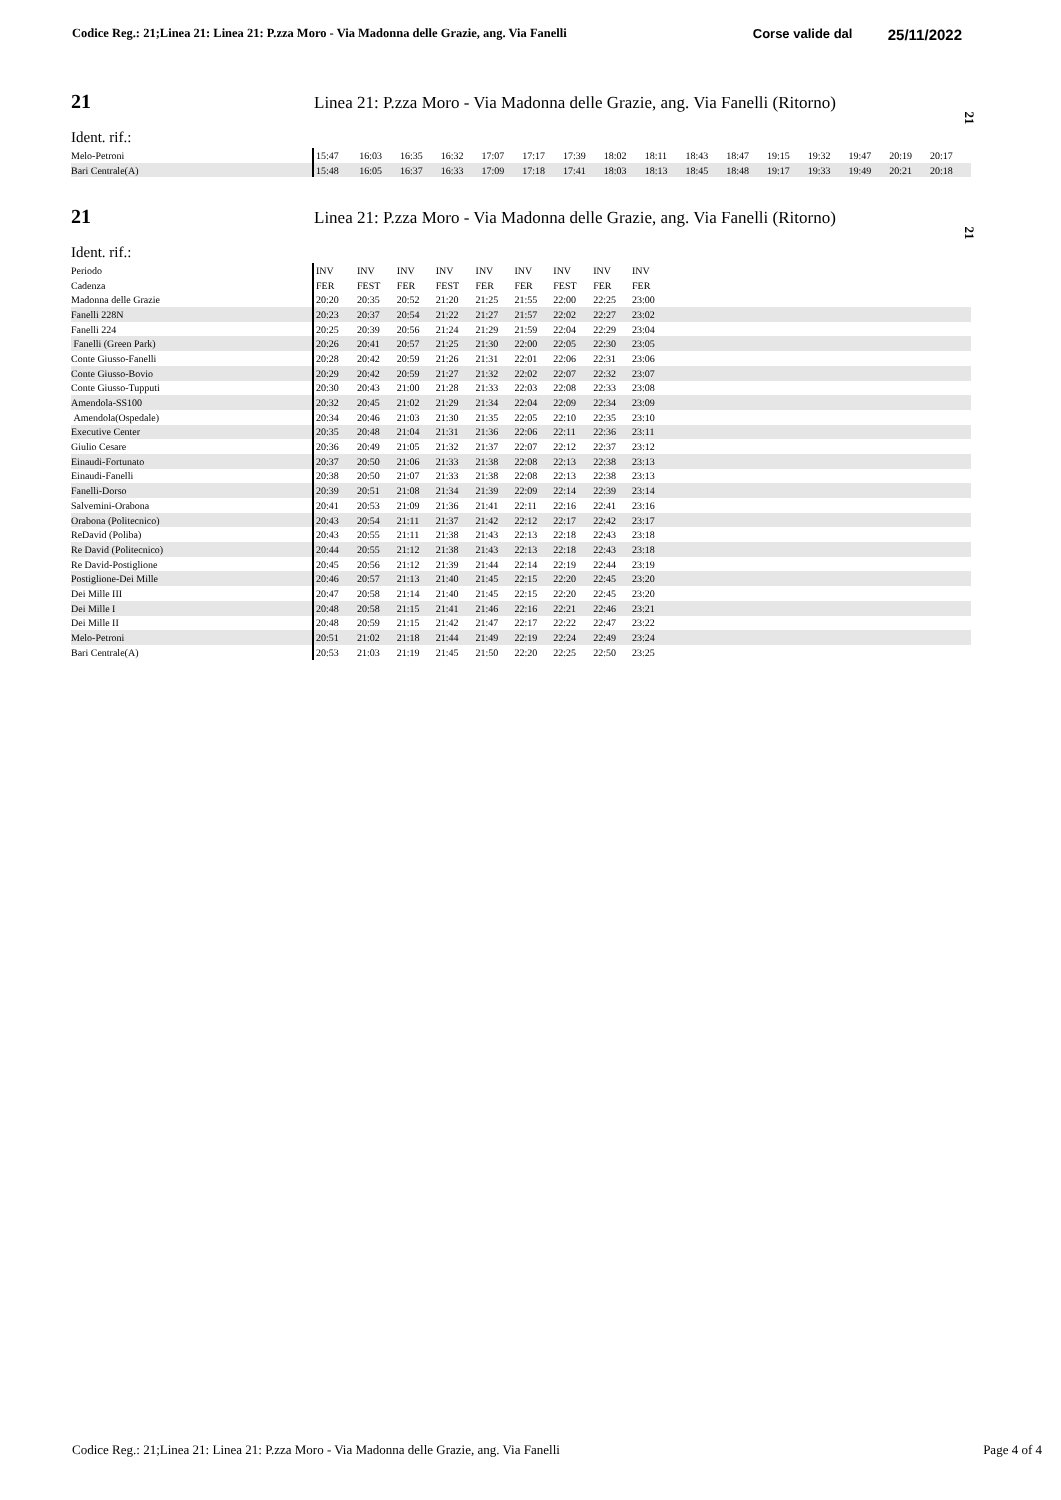Codice Reg.: 21;Linea 21: Linea 21: P.zza Moro - Via Madonna delle Grazie, ang. Via Fanelli
Corse valide dal
25/11/2022
21
Linea 21: P.zza Moro - Via Madonna delle Grazie, ang. Via Fanelli (Ritorno)
Ident. rif.:
| Melo-Petroni | 15:47 | 16:03 | 16:35 | 16:32 | 17:07 | 17:17 | 17:39 | 18:02 | 18:11 | 18:43 | 18:47 | 19:15 | 19:32 | 19:47 | 20:19 | 20:17 |
| Bari Centrale(A) | 15:48 | 16:05 | 16:37 | 16:33 | 17:09 | 17:18 | 17:41 | 18:03 | 18:13 | 18:45 | 18:48 | 19:17 | 19:33 | 19:49 | 20:21 | 20:18 |
21
21
Linea 21: P.zza Moro - Via Madonna delle Grazie, ang. Via Fanelli (Ritorno)
Ident. rif.:
| Periodo | INV | INV | INV | INV | INV | INV | INV | INV | INV | |
| Cadenza | FER | FEST | FER | FEST | FER | FER | FEST | FER | FER | |
| Madonna delle Grazie | 20:20 | 20:35 | 20:52 | 21:20 | 21:25 | 21:55 | 22:00 | 22:25 | 23:00 | |
| Fanelli 228N | 20:23 | 20:37 | 20:54 | 21:22 | 21:27 | 21:57 | 22:02 | 22:27 | 23:02 | |
| Fanelli 224 | 20:25 | 20:39 | 20:56 | 21:24 | 21:29 | 21:59 | 22:04 | 22:29 | 23:04 | |
| Fanelli (Green Park) | 20:26 | 20:41 | 20:57 | 21:25 | 21:30 | 22:00 | 22:05 | 22:30 | 23:05 | |
| Conte Giusso-Fanelli | 20:28 | 20:42 | 20:59 | 21:26 | 21:31 | 22:01 | 22:06 | 22:31 | 23:06 | |
| Conte Giusso-Bovio | 20:29 | 20:42 | 20:59 | 21:27 | 21:32 | 22:02 | 22:07 | 22:32 | 23:07 | |
| Conte Giusso-Tupputi | 20:30 | 20:43 | 21:00 | 21:28 | 21:33 | 22:03 | 22:08 | 22:33 | 23:08 | |
| Amendola-SS100 | 20:32 | 20:45 | 21:02 | 21:29 | 21:34 | 22:04 | 22:09 | 22:34 | 23:09 | |
| Amendola(Ospedale) | 20:34 | 20:46 | 21:03 | 21:30 | 21:35 | 22:05 | 22:10 | 22:35 | 23:10 | |
| Executive Center | 20:35 | 20:48 | 21:04 | 21:31 | 21:36 | 22:06 | 22:11 | 22:36 | 23:11 | |
| Giulio Cesare | 20:36 | 20:49 | 21:05 | 21:32 | 21:37 | 22:07 | 22:12 | 22:37 | 23:12 | |
| Einaudi-Fortunato | 20:37 | 20:50 | 21:06 | 21:33 | 21:38 | 22:08 | 22:13 | 22:38 | 23:13 | |
| Einaudi-Fanelli | 20:38 | 20:50 | 21:07 | 21:33 | 21:38 | 22:08 | 22:13 | 22:38 | 23:13 | |
| Fanelli-Dorso | 20:39 | 20:51 | 21:08 | 21:34 | 21:39 | 22:09 | 22:14 | 22:39 | 23:14 | |
| Salvemini-Orabona | 20:41 | 20:53 | 21:09 | 21:36 | 21:41 | 22:11 | 22:16 | 22:41 | 23:16 | |
| Orabona (Politecnico) | 20:43 | 20:54 | 21:11 | 21:37 | 21:42 | 22:12 | 22:17 | 22:42 | 23:17 | |
| ReDavid (Poliba) | 20:43 | 20:55 | 21:11 | 21:38 | 21:43 | 22:13 | 22:18 | 22:43 | 23:18 | |
| Re David (Politecnico) | 20:44 | 20:55 | 21:12 | 21:38 | 21:43 | 22:13 | 22:18 | 22:43 | 23:18 | |
| Re David-Postiglione | 20:45 | 20:56 | 21:12 | 21:39 | 21:44 | 22:14 | 22:19 | 22:44 | 23:19 | |
| Postiglione-Dei Mille | 20:46 | 20:57 | 21:13 | 21:40 | 21:45 | 22:15 | 22:20 | 22:45 | 23:20 | |
| Dei Mille III | 20:47 | 20:58 | 21:14 | 21:40 | 21:45 | 22:15 | 22:20 | 22:45 | 23:20 | |
| Dei Mille I | 20:48 | 20:58 | 21:15 | 21:41 | 21:46 | 22:16 | 22:21 | 22:46 | 23:21 | |
| Dei Mille II | 20:48 | 20:59 | 21:15 | 21:42 | 21:47 | 22:17 | 22:22 | 22:47 | 23:22 | |
| Melo-Petroni | 20:51 | 21:02 | 21:18 | 21:44 | 21:49 | 22:19 | 22:24 | 22:49 | 23:24 | |
| Bari Centrale(A) | 20:53 | 21:03 | 21:19 | 21:45 | 21:50 | 22:20 | 22:25 | 22:50 | 23:25 | |
21
Codice Reg.: 21;Linea 21: Linea 21: P.zza Moro - Via Madonna delle Grazie, ang. Via Fanelli
Page 4 of 4